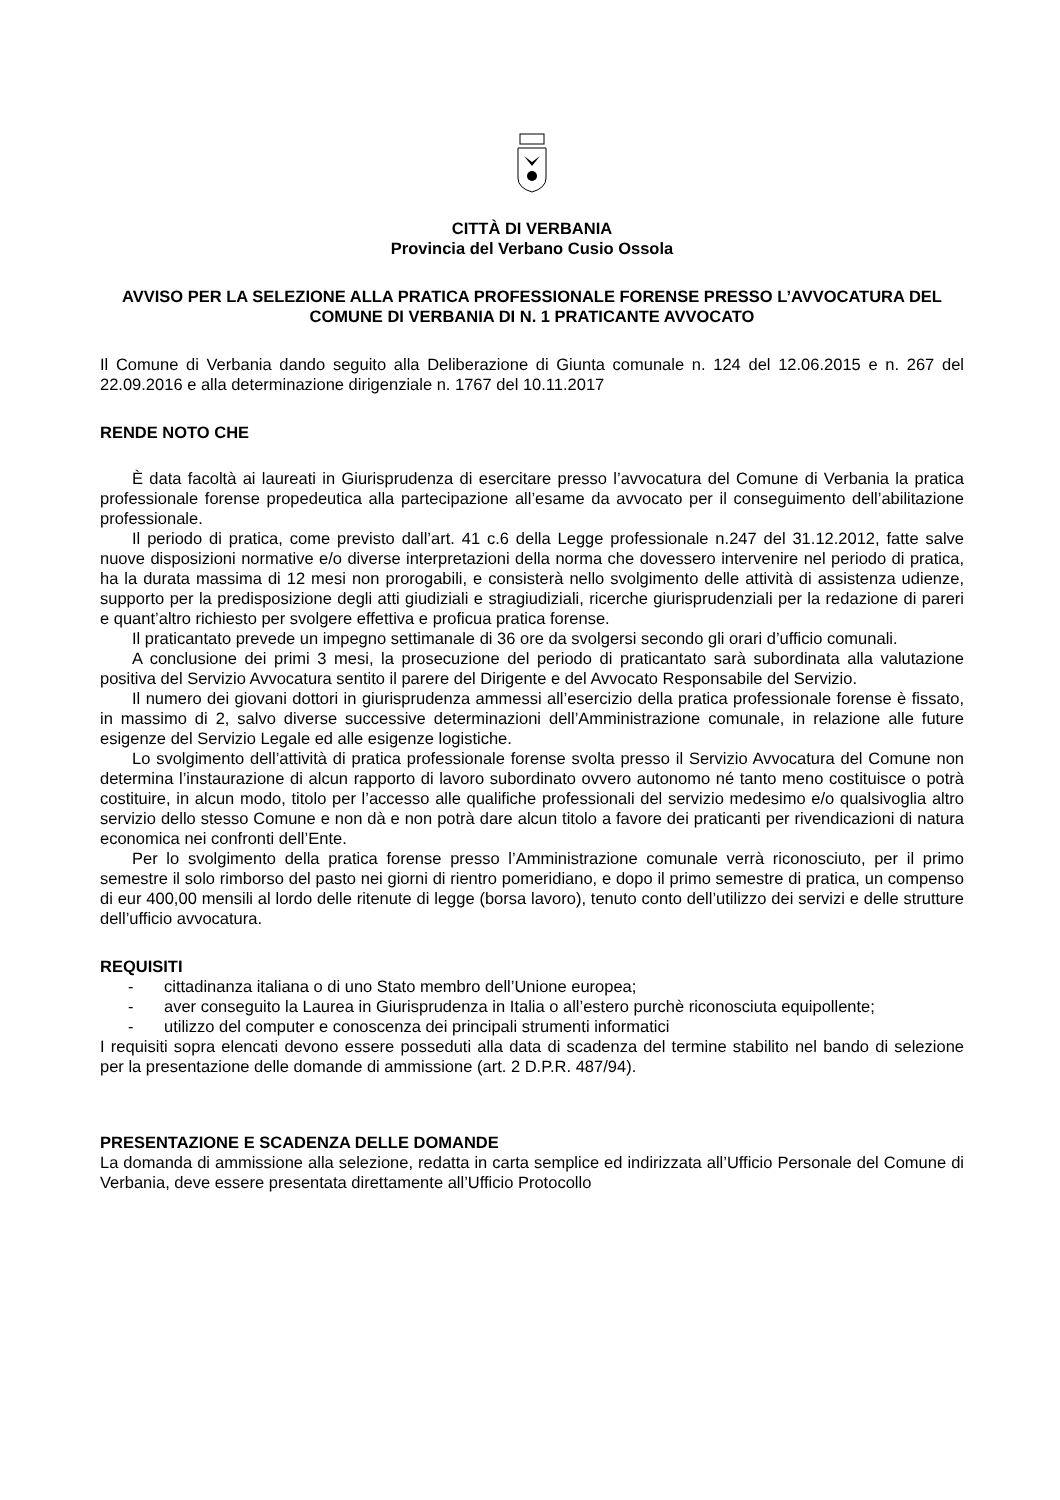CITTÀ DI VERBANIA
Provincia del Verbano Cusio Ossola
AVVISO PER LA SELEZIONE ALLA PRATICA PROFESSIONALE FORENSE PRESSO L’AVVOCATURA DEL COMUNE DI VERBANIA DI N. 1 PRATICANTE AVVOCATO
Il Comune di Verbania dando seguito alla Deliberazione di Giunta comunale n. 124 del 12.06.2015 e n. 267 del 22.09.2016 e alla determinazione dirigenziale n. 1767 del 10.11.2017
RENDE NOTO CHE
È data facoltà ai laureati in Giurisprudenza di esercitare presso l’avvocatura del Comune di Verbania la pratica professionale forense propedeutica alla partecipazione all’esame da avvocato per il conseguimento dell’abilitazione professionale.
Il periodo di pratica, come previsto dall’art. 41 c.6 della Legge professionale n.247 del 31.12.2012, fatte salve nuove disposizioni normative e/o diverse interpretazioni della norma che dovessero intervenire nel periodo di pratica, ha la durata massima di 12 mesi non prorogabili, e consisterà nello svolgimento delle attività di assistenza udienze, supporto per la predisposizione degli atti giudiziali e stragiudiziali, ricerche giurisprudenziali per la redazione di pareri e quant’altro richiesto per svolgere effettiva e proficua pratica forense.
Il praticantato prevede un impegno settimanale di 36 ore da svolgersi secondo gli orari d’ufficio comunali.
A conclusione dei primi 3 mesi, la prosecuzione del periodo di praticantato sarà subordinata alla valutazione positiva del Servizio Avvocatura sentito il parere del Dirigente e del Avvocato Responsabile del Servizio.
Il numero dei giovani dottori in giurisprudenza ammessi all’esercizio della pratica professionale forense è fissato, in massimo di 2, salvo diverse successive determinazioni dell’Amministrazione comunale, in relazione alle future esigenze del Servizio Legale ed alle esigenze logistiche.
Lo svolgimento dell’attività di pratica professionale forense svolta presso il Servizio Avvocatura del Comune non determina l’instaurazione di alcun rapporto di lavoro subordinato ovvero autonomo né tanto meno costituisce o potrà costituire, in alcun modo, titolo per l’accesso alle qualifiche professionali del servizio medesimo e/o qualsivoglia altro servizio dello stesso Comune e non dà e non potrà dare alcun titolo a favore dei praticanti per rivendicazioni di natura economica nei confronti dell’Ente.
Per lo svolgimento della pratica forense presso l’Amministrazione comunale verrà riconosciuto, per il primo semestre il solo rimborso del pasto nei giorni di rientro pomeridiano, e dopo il primo semestre di pratica, un compenso di eur 400,00 mensili al lordo delle ritenute di legge (borsa lavoro), tenuto conto dell’utilizzo dei servizi e delle strutture dell’ufficio avvocatura.
REQUISITI
- cittadinanza italiana o di uno Stato membro dell’Unione europea;
- aver conseguito la Laurea in Giurisprudenza in Italia o all’estero purchè riconosciuta equipollente;
- utilizzo del computer e conoscenza dei principali strumenti informatici
I requisiti sopra elencati devono essere posseduti alla data di scadenza del termine stabilito nel bando di selezione per la presentazione delle domande di ammissione (art. 2 D.P.R. 487/94).
PRESENTAZIONE E SCADENZA DELLE DOMANDE
La domanda di ammissione alla selezione, redatta in carta semplice ed indirizzata all’Ufficio Personale del Comune di Verbania, deve essere presentata direttamente all’Ufficio Protocollo